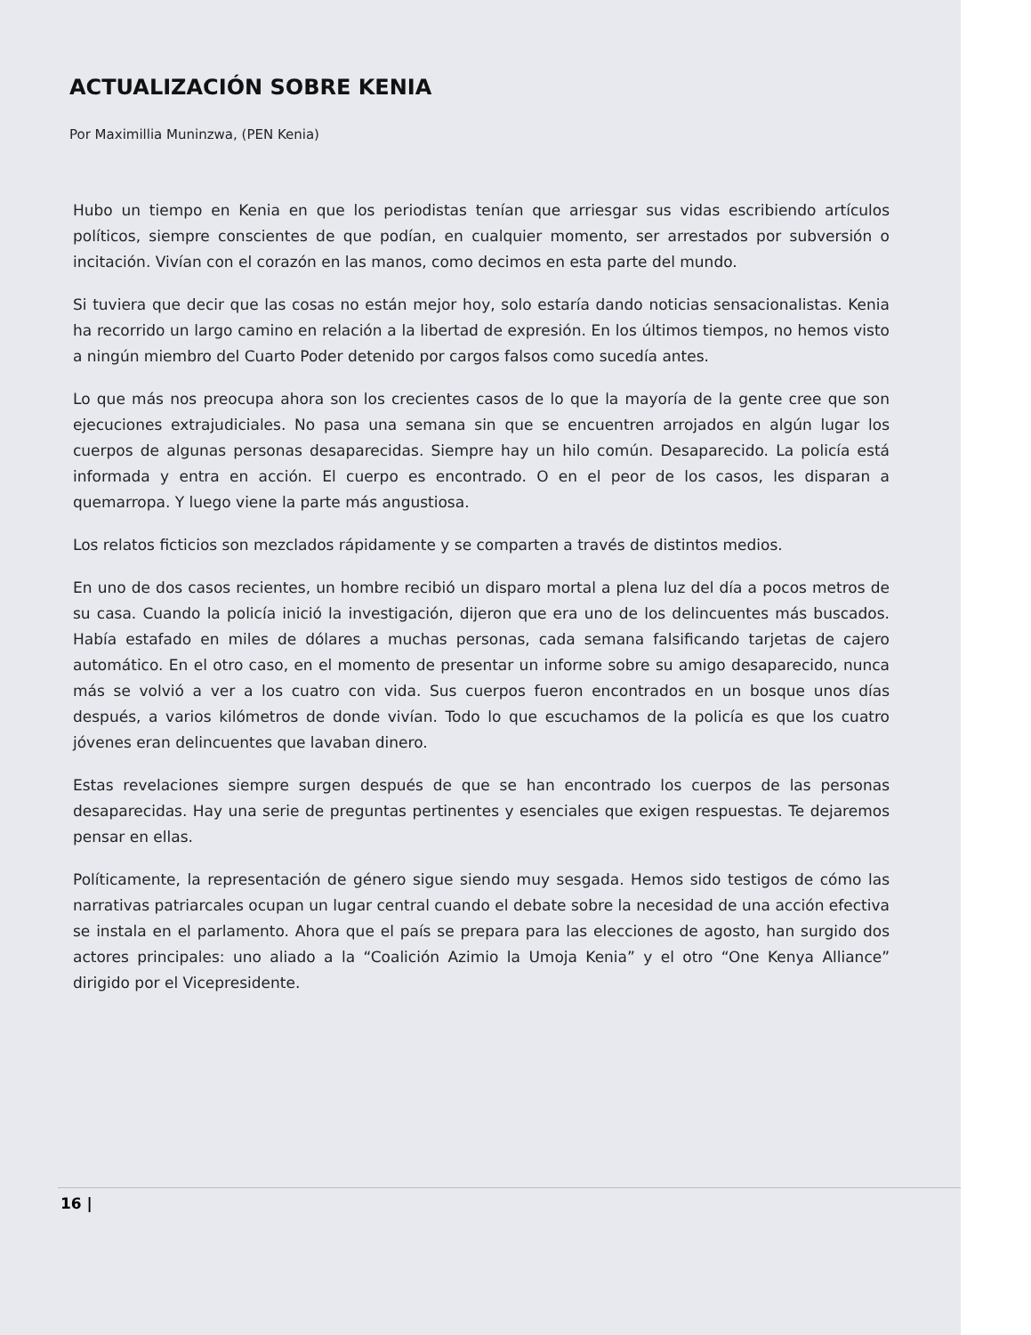ACTUALIZACIÓN SOBRE KENIA
Por Maximillia Muninzwa, (PEN Kenia)
Hubo un tiempo en Kenia en que los periodistas tenían que arriesgar sus vidas escribiendo artículos políticos, siempre conscientes de que podían, en cualquier momento, ser arrestados por subversión o incitación. Vivían con el corazón en las manos, como decimos en esta parte del mundo.
Si tuviera que decir que las cosas no están mejor hoy, solo estaría dando noticias sensacionalistas. Kenia ha recorrido un largo camino en relación a la libertad de expresión. En los últimos tiempos, no hemos visto a ningún miembro del Cuarto Poder detenido por cargos falsos como sucedía antes.
Lo que más nos preocupa ahora son los crecientes casos de lo que la mayoría de la gente cree que son ejecuciones extrajudiciales. No pasa una semana sin que se encuentren arrojados en algún lugar los cuerpos de algunas personas desaparecidas. Siempre hay un hilo común. Desaparecido. La policía está informada y entra en acción. El cuerpo es encontrado. O en el peor de los casos, les disparan a quemarropa. Y luego viene la parte más angustiosa.
Los relatos ficticios son mezclados rápidamente y se comparten a través de distintos medios.
En uno de dos casos recientes, un hombre recibió un disparo mortal a plena luz del día a pocos metros de su casa. Cuando la policía inició la investigación, dijeron que era uno de los delincuentes más buscados. Había estafado en miles de dólares a muchas personas, cada semana falsificando tarjetas de cajero automático. En el otro caso, en el momento de presentar un informe sobre su amigo desaparecido, nunca más se volvió a ver a los cuatro con vida. Sus cuerpos fueron encontrados en un bosque unos días después, a varios kilómetros de donde vivían. Todo lo que escuchamos de la policía es que los cuatro jóvenes eran delincuentes que lavaban dinero.
Estas revelaciones siempre surgen después de que se han encontrado los cuerpos de las personas desaparecidas. Hay una serie de preguntas pertinentes y esenciales que exigen respuestas. Te dejaremos pensar en ellas.
Políticamente, la representación de género sigue siendo muy sesgada. Hemos sido testigos de cómo las narrativas patriarcales ocupan un lugar central cuando el debate sobre la necesidad de una acción efectiva se instala en el parlamento. Ahora que el país se prepara para las elecciones de agosto, han surgido dos actores principales: uno aliado a la “Coalición Azimio la Umoja Kenia” y el otro “One Kenya Alliance” dirigido por el Vicepresidente.
16 |